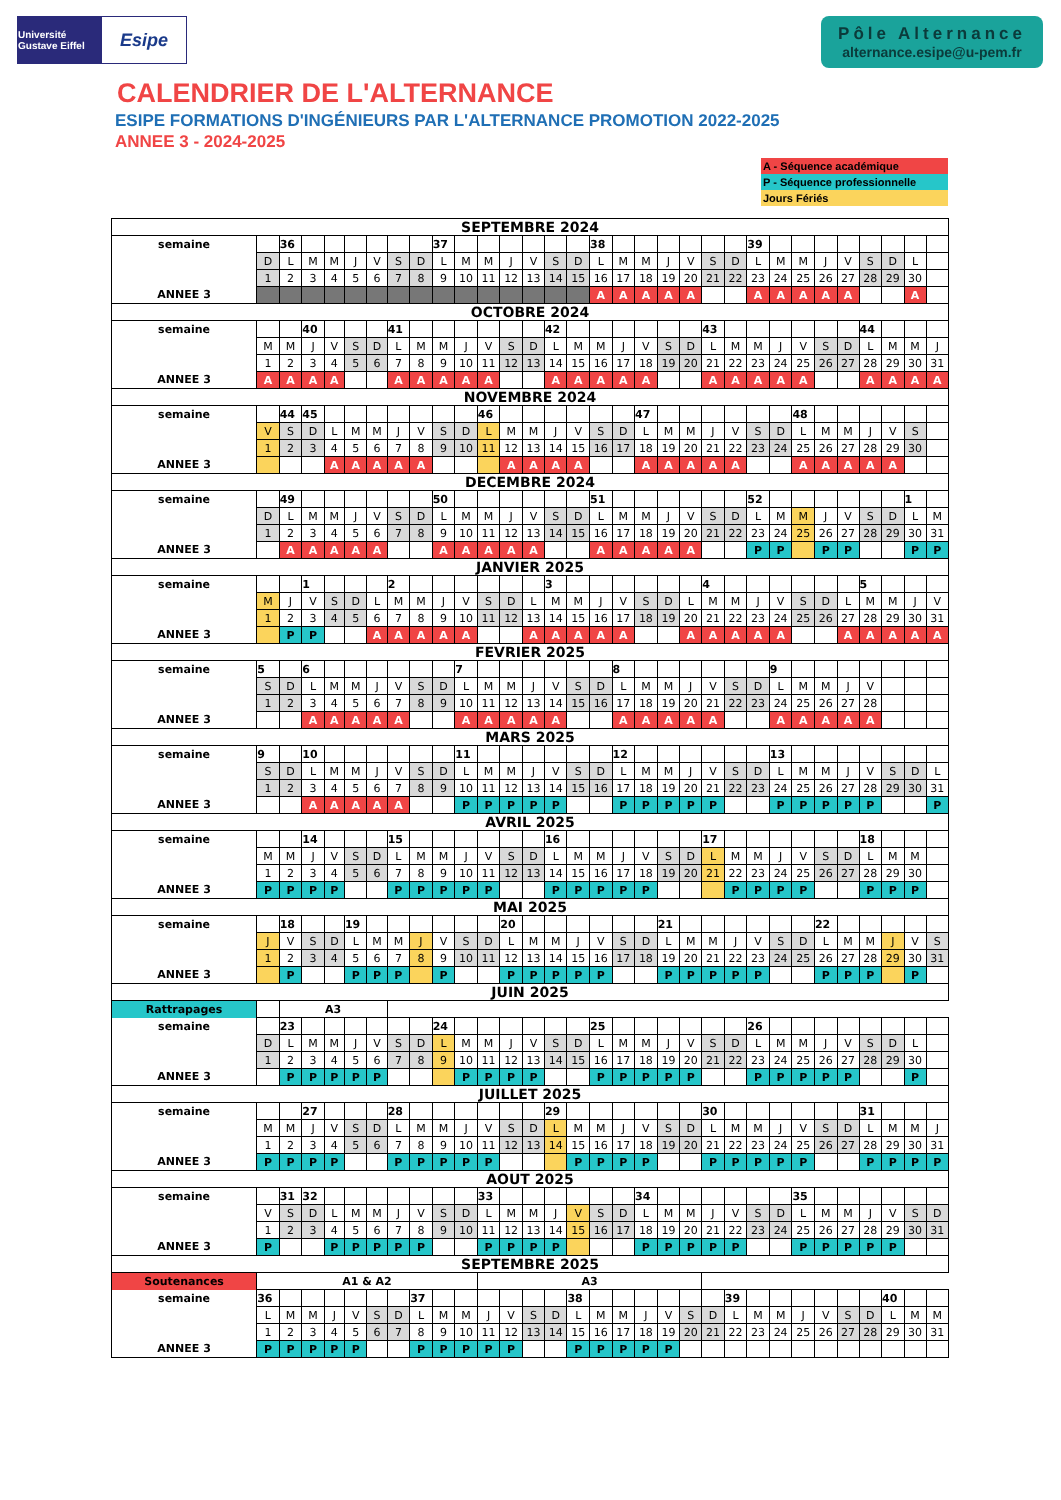Université Gustave Eiffel
Esipe
Pôle Alternance
alternance.esipe@u-pem.fr
CALENDRIER DE L'ALTERNANCE
ESIPE FORMATIONS D'INGÉNIEURS PAR L'ALTERNANCE PROMOTION 2022-2025
ANNEE 3 - 2024-2025
A - Séquence académique
P - Séquence professionnelle
Jours Fériés
| SEPTEMBRE 2024 | | | | | | | | | | | | | | | | | | | | | | | | | | | | | | | |
| semaine | | 36 | | | | | | | 37 | | | | | | | 38 | | | | | | | 39 | | | | | | | | |
| | D | L | M | M | J | V | S | D | L | M | M | J | V | S | D | L | M | M | J | V | S | D | L | M | M | J | V | S | D | L | |
| | 1 | 2 | 3 | 4 | 5 | 6 | 7 | 8 | 9 | 10 | 11 | 12 | 13 | 14 | 15 | 16 | 17 | 18 | 19 | 20 | 21 | 22 | 23 | 24 | 25 | 26 | 27 | 28 | 29 | 30 | |
| ANNEE 3 | | | | | | | | | | | | | | | | A | A | A | A | A | | | A | A | A | A | A | | | A | |
| OCTOBRE 2024 | | | | | | | | | | | | | | | | | | | | | | | | | | | | | | | |
| semaine | | | 40 | | | | 41 | | | | | | | 42 | | | | | | | 43 | | | | | | | 44 | | | |
| | M | M | J | V | S | D | L | M | M | J | V | S | D | L | M | M | J | V | S | D | L | M | M | J | V | S | D | L | M | M | J |
| | 1 | 2 | 3 | 4 | 5 | 6 | 7 | 8 | 9 | 10 | 11 | 12 | 13 | 14 | 15 | 16 | 17 | 18 | 19 | 20 | 21 | 22 | 23 | 24 | 25 | 26 | 27 | 28 | 29 | 30 | 31 |
| ANNEE 3 | A | A | A | A | | | A | A | A | A | A | | | A | A | A | A | A | | | A | A | A | A | A | | | A | A | A | A |
| NOVEMBRE 2024 | | | | | | | | | | | | | | | | | | | | | | | | | | | | | | | |
| semaine | | 44 | 45 | | | | | | | | 46 | | | | | | | 47 | | | | | | | 48 | | | | | | |
| | V | S | D | L | M | M | J | V | S | D | L | M | M | J | V | S | D | L | M | M | J | V | S | D | L | M | M | J | V | S | |
| | 1 | 2 | 3 | 4 | 5 | 6 | 7 | 8 | 9 | 10 | 11 | 12 | 13 | 14 | 15 | 16 | 17 | 18 | 19 | 20 | 21 | 22 | 23 | 24 | 25 | 26 | 27 | 28 | 29 | 30 | |
| ANNEE 3 | | | | A | A | A | A | A | | | | A | A | A | A | | | A | A | A | A | A | | | A | A | A | A | A | | |
| DECEMBRE 2024 | | | | | | | | | | | | | | | | | | | | | | | | | | | | | | | |
| semaine | | 49 | | | | | | | 50 | | | | | | | 51 | | | | | | | 52 | | | | | | | 1 | |
| | D | L | M | M | J | V | S | D | L | M | M | J | V | S | D | L | M | M | J | V | S | D | L | M | M | J | V | S | D | L | M |
| | 1 | 2 | 3 | 4 | 5 | 6 | 7 | 8 | 9 | 10 | 11 | 12 | 13 | 14 | 15 | 16 | 17 | 18 | 19 | 20 | 21 | 22 | 23 | 24 | 25 | 26 | 27 | 28 | 29 | 30 | 31 |
| ANNEE 3 | | A | A | A | A | A | | | A | A | A | A | A | | | A | A | A | A | A | | | P | P | | P | P | | | P | P |
| JANVIER 2025 | | | | | | | | | | | | | | | | | | | | | | | | | | | | | | | |
| semaine | | | 1 | | | | 2 | | | | | | | 3 | | | | | | | 4 | | | | | | | 5 | | | |
| | M | J | V | S | D | L | M | M | J | V | S | D | L | M | M | J | V | S | D | L | M | M | J | V | S | D | L | M | M | J | V |
| | 1 | 2 | 3 | 4 | 5 | 6 | 7 | 8 | 9 | 10 | 11 | 12 | 13 | 14 | 15 | 16 | 17 | 18 | 19 | 20 | 21 | 22 | 23 | 24 | 25 | 26 | 27 | 28 | 29 | 30 | 31 |
| ANNEE 3 | | P | P | | | A | A | A | A | A | | | A | A | A | A | A | | | A | A | A | A | A | | | A | A | A | A | A |
| FEVRIER 2025 | | | | | | | | | | | | | | | | | | | | | | | | | | | | | | | |
| semaine | 5 | | 6 | | | | | | | 7 | | | | | | | 8 | | | | | | | 9 | | | | | | | |
| | S | D | L | M | M | J | V | S | D | L | M | M | J | V | S | D | L | M | M | J | V | S | D | L | M | M | J | V | | | |
| | 1 | 2 | 3 | 4 | 5 | 6 | 7 | 8 | 9 | 10 | 11 | 12 | 13 | 14 | 15 | 16 | 17 | 18 | 19 | 20 | 21 | 22 | 23 | 24 | 25 | 26 | 27 | 28 | | | |
| ANNEE 3 | | | A | A | A | A | A | | | A | A | A | A | A | | | A | A | A | A | A | | | A | A | A | A | A | | | |
| MARS 2025 | | | | | | | | | | | | | | | | | | | | | | | | | | | | | | | |
| semaine | 9 | | 10 | | | | | | | 11 | | | | | | | 12 | | | | | | | 13 | | | | | | | |
| | S | D | L | M | M | J | V | S | D | L | M | M | J | V | S | D | L | M | M | J | V | S | D | L | M | M | J | V | S | D | L |
| | 1 | 2 | 3 | 4 | 5 | 6 | 7 | 8 | 9 | 10 | 11 | 12 | 13 | 14 | 15 | 16 | 17 | 18 | 19 | 20 | 21 | 22 | 23 | 24 | 25 | 26 | 27 | 28 | 29 | 30 | 31 |
| ANNEE 3 | | | A | A | A | A | A | | | P | P | P | P | P | | | P | P | P | P | P | | | P | P | P | P | P | | | P |
| AVRIL 2025 | | | | | | | | | | | | | | | | | | | | | | | | | | | | | | | |
| semaine | | | 14 | | | | 15 | | | | | | | 16 | | | | | | | 17 | | | | | | | 18 | | | |
| | M | M | J | V | S | D | L | M | M | J | V | S | D | L | M | M | J | V | S | D | L | M | M | J | V | S | D | L | M | M | |
| | 1 | 2 | 3 | 4 | 5 | 6 | 7 | 8 | 9 | 10 | 11 | 12 | 13 | 14 | 15 | 16 | 17 | 18 | 19 | 20 | 21 | 22 | 23 | 24 | 25 | 26 | 27 | 28 | 29 | 30 | |
| ANNEE 3 | P | P | P | P | | | P | P | P | P | P | | | P | P | P | P | P | | | | P | P | P | P | | | P | P | P | |
| MAI 2025 | | | | | | | | | | | | | | | | | | | | | | | | | | | | | | | |
| semaine | | 18 | | | 19 | | | | | | | 20 | | | | | | | 21 | | | | | | | 22 | | | | | |
| | J | V | S | D | L | M | M | J | V | S | D | L | M | M | J | V | S | D | L | M | M | J | V | S | D | L | M | M | J | V | S |
| | 1 | 2 | 3 | 4 | 5 | 6 | 7 | 8 | 9 | 10 | 11 | 12 | 13 | 14 | 15 | 16 | 17 | 18 | 19 | 20 | 21 | 22 | 23 | 24 | 25 | 26 | 27 | 28 | 29 | 30 | 31 |
| ANNEE 3 | | P | | | P | P | P | | P | | | P | P | P | P | P | | | P | P | P | P | P | | | P | P | P | | P | |
| JUIN 2025 | | | | | | | | | | | | | | | | | | | | | | | | | | | | | | | |
| Rattrapages | | A3 | | | | | | | | | | | | | | | | | | | | | | | | | | | | | |
| semaine | | 23 | | | | | | | 24 | | | | | | | 25 | | | | | | | 26 | | | | | | | | |
| | D | L | M | M | J | V | S | D | L | M | M | J | V | S | D | L | M | M | J | V | S | D | L | M | M | J | V | S | D | L | |
| | 1 | 2 | 3 | 4 | 5 | 6 | 7 | 8 | 9 | 10 | 11 | 12 | 13 | 14 | 15 | 16 | 17 | 18 | 19 | 20 | 21 | 22 | 23 | 24 | 25 | 26 | 27 | 28 | 29 | 30 | |
| ANNEE 3 | | P | P | P | P | P | | | | P | P | P | P | | | P | P | P | P | P | | | P | P | P | P | P | | | P | |
| JUILLET 2025 | | | | | | | | | | | | | | | | | | | | | | | | | | | | | | | |
| semaine | | | 27 | | | | 28 | | | | | | | 29 | | | | | | | 30 | | | | | | | 31 | | | |
| | M | M | J | V | S | D | L | M | M | J | V | S | D | L | M | M | J | V | S | D | L | M | M | J | V | S | D | L | M | M | J |
| | 1 | 2 | 3 | 4 | 5 | 6 | 7 | 8 | 9 | 10 | 11 | 12 | 13 | 14 | 15 | 16 | 17 | 18 | 19 | 20 | 21 | 22 | 23 | 24 | 25 | 26 | 27 | 28 | 29 | 30 | 31 |
| ANNEE 3 | P | P | P | P | | | P | P | P | P | P | | | | P | P | P | P | | | P | P | P | P | P | | | P | P | P | P |
| AOUT 2025 | | | | | | | | | | | | | | | | | | | | | | | | | | | | | | | |
| semaine | | 31 | 32 | | | | | | | | 33 | | | | | | | 34 | | | | | | | 35 | | | | | | |
| | V | S | D | L | M | M | J | V | S | D | L | M | M | J | V | S | D | L | M | M | J | V | S | D | L | M | M | J | V | S | D |
| | 1 | 2 | 3 | 4 | 5 | 6 | 7 | 8 | 9 | 10 | 11 | 12 | 13 | 14 | 15 | 16 | 17 | 18 | 19 | 20 | 21 | 22 | 23 | 24 | 25 | 26 | 27 | 28 | 29 | 30 | 31 |
| ANNEE 3 | P | | | P | P | P | P | P | | | P | P | P | P | | | | P | P | P | P | P | | | P | P | P | P | P | | |
| SEPTEMBRE 2025 | | | | | | | | | | | | | | | | | | | | | | | | | | | | | | | |
| Soutenances | A1 & A2 | | | | | | | | | | A3 | | | | | | | | | | | | | | | | | | | | |
| semaine | 36 | | | | | | | 37 | | | | | | | 38 | | | | | | | 39 | | | | | | | 40 | | |
| | L | M | M | J | V | S | D | L | M | M | J | V | S | D | L | M | M | J | V | S | D | L | M | M | J | V | S | D | L | M | M |
| | 1 | 2 | 3 | 4 | 5 | 6 | 7 | 8 | 9 | 10 | 11 | 12 | 13 | 14 | 15 | 16 | 17 | 18 | 19 | 20 | 21 | 22 | 23 | 24 | 25 | 26 | 27 | 28 | 29 | 30 | 31 |
| ANNEE 3 | P | P | P | P | P | | | P | P | P | P | P | | | P | P | P | P | P | | | | | | | | | | | | |